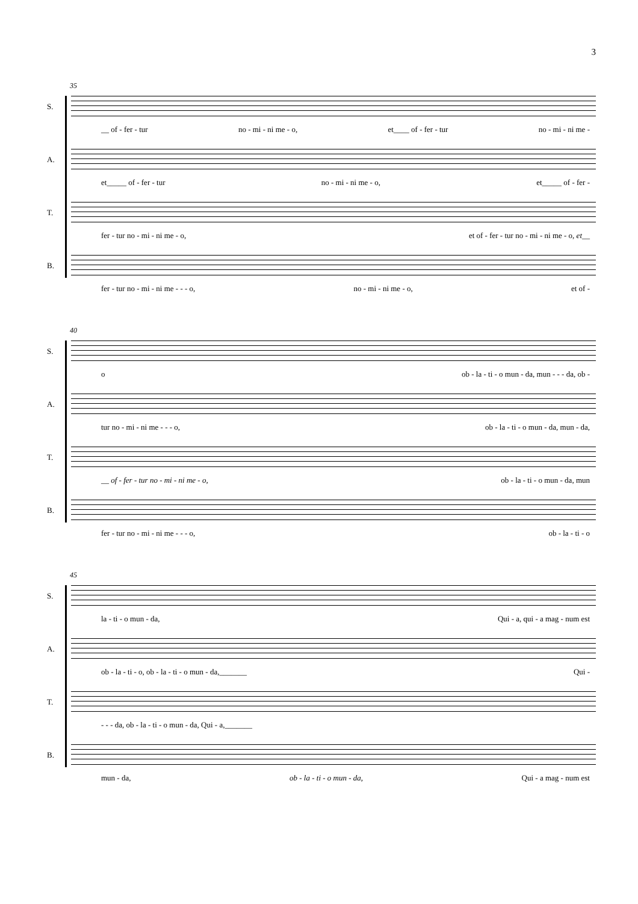3
35
S.
__ of - fer - tur no - mi - ni me - o, et____ of - fer - tur no - mi - ni me -
A.
et_____ of - fer - tur no - mi - ni me - o, et_____ of - fer -
T.
fer - tur no - mi - ni me - o, et of - fer - tur no - mi - ni me - o, et__
B.
fer - tur no - mi - ni me - - - o, no - mi - ni me - o, et of -
40
S.
o ob - la - ti - o mun - da, mun - - - da, ob -
A.
tur no - mi - ni me - - - o, ob - la - ti - o mun - da, mun - da,
T.
__ of - fer - tur no - mi - ni me - o, ob - la - ti - o mun - da, mun
B.
fer - tur no - mi - ni me - - - o, ob - la - ti - o
45
S.
la - ti - o mun - da, Qui - a, qui - a mag - num est
A.
ob - la - ti - o, ob - la - ti - o mun - da,_______ Qui -
T.
- - - da, ob - la - ti - o mun - da, Qui - a,_______
B.
mun - da, ob - la - ti - o mun - da, Qui - a mag - num est